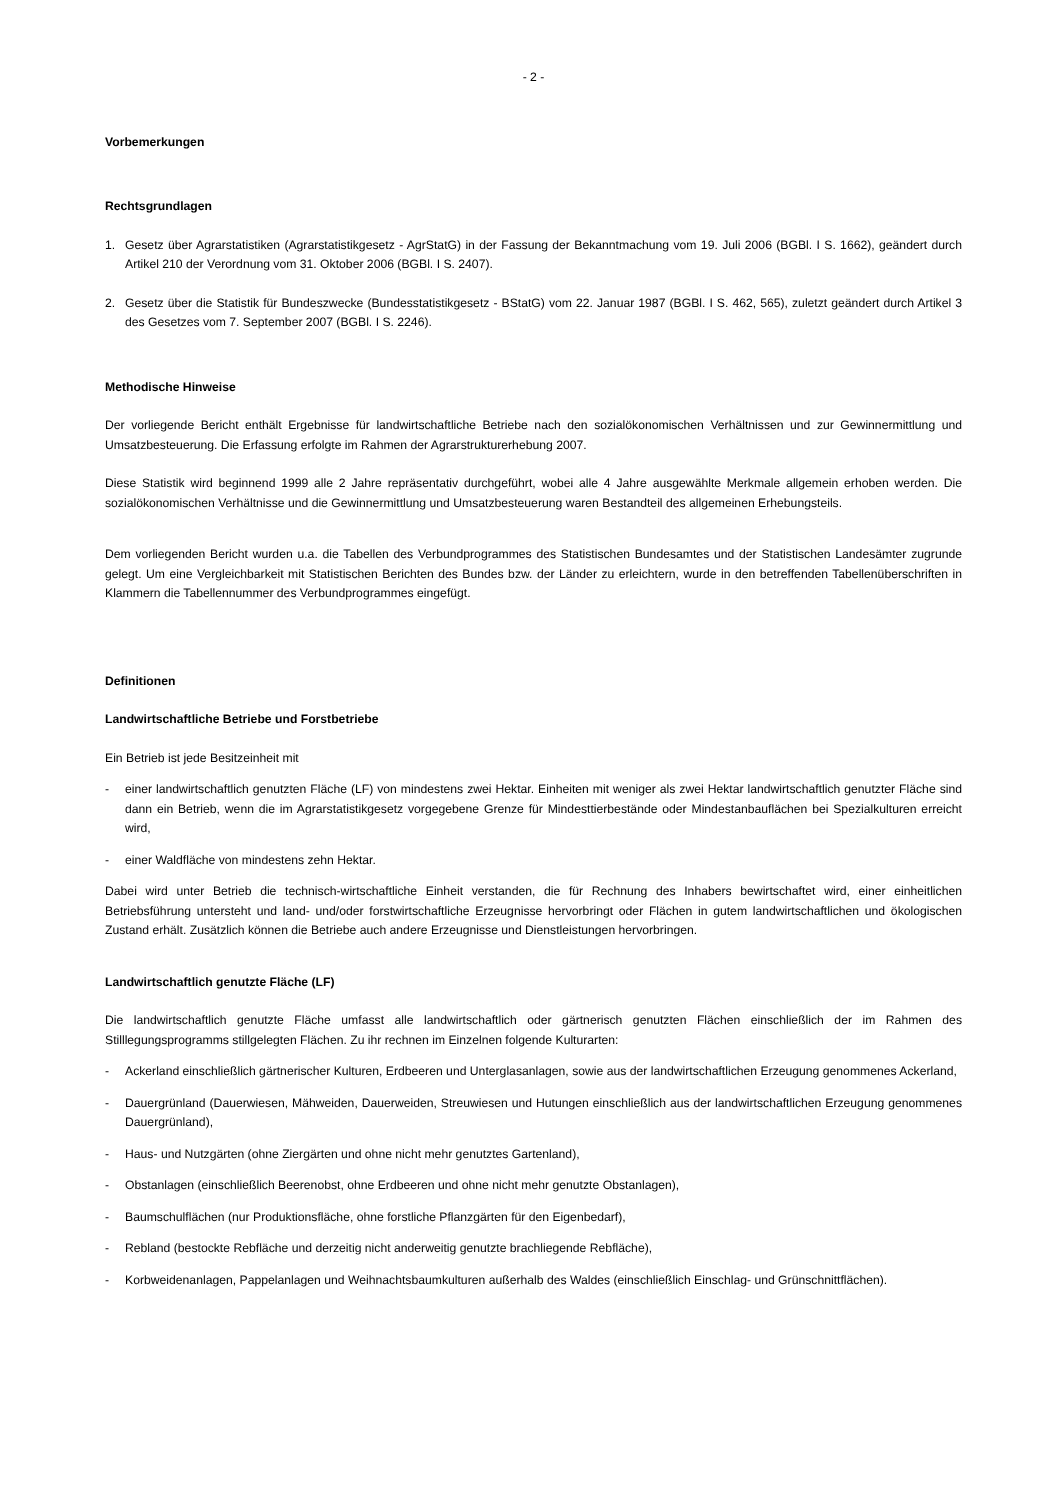- 2 -
Vorbemerkungen
Rechtsgrundlagen
1. Gesetz über Agrarstatistiken (Agrarstatistikgesetz - AgrStatG) in der Fassung der Bekanntmachung vom 19. Juli 2006 (BGBl. I S. 1662), geändert durch Artikel 210 der Verordnung vom 31. Oktober 2006 (BGBl. I S. 2407).
2. Gesetz über die Statistik für Bundeszwecke (Bundesstatistikgesetz - BStatG) vom 22. Januar 1987 (BGBl. I S. 462, 565), zuletzt geändert durch Artikel 3 des Gesetzes vom 7. September 2007 (BGBl. I S. 2246).
Methodische Hinweise
Der vorliegende Bericht enthält Ergebnisse für landwirtschaftliche Betriebe nach den sozialökonomischen Verhältnissen und zur Gewinnermittlung und Umsatzbesteuerung. Die Erfassung erfolgte im Rahmen der Agrarstrukturerhebung 2007.
Diese Statistik wird beginnend 1999 alle 2 Jahre repräsentativ durchgeführt, wobei alle 4 Jahre ausgewählte Merkmale allgemein erhoben werden. Die sozialökonomischen Verhältnisse und die Gewinnermittlung und Umsatzbesteuerung waren Bestandteil des allgemeinen Erhebungsteils.
Dem vorliegenden Bericht wurden u.a. die Tabellen des Verbundprogrammes des Statistischen Bundesamtes und der Statistischen Landesämter zugrunde gelegt. Um eine Vergleichbarkeit mit Statistischen Berichten des Bundes bzw. der Länder zu erleichtern, wurde in den betreffenden Tabellenüberschriften in Klammern die Tabellennummer des Verbundprogrammes eingefügt.
Definitionen
Landwirtschaftliche Betriebe und Forstbetriebe
Ein Betrieb ist jede Besitzeinheit mit
- einer landwirtschaftlich genutzten Fläche (LF) von mindestens zwei Hektar. Einheiten mit weniger als zwei Hektar landwirtschaftlich genutzter Fläche sind dann ein Betrieb, wenn die im Agrarstatistikgesetz vorgegebene Grenze für Mindesttierbestände oder Mindestanbauflächen bei Spezialkulturen erreicht wird,
- einer Waldfläche von mindestens zehn Hektar.
Dabei wird unter Betrieb die technisch-wirtschaftliche Einheit verstanden, die für Rechnung des Inhabers bewirtschaftet wird, einer einheitlichen Betriebsführung untersteht und land- und/oder forstwirtschaftliche Erzeugnisse hervorbringt oder Flächen in gutem landwirtschaftlichen und ökologischen Zustand erhält. Zusätzlich können die Betriebe auch andere Erzeugnisse und Dienstleistungen hervorbringen.
Landwirtschaftlich genutzte Fläche (LF)
Die landwirtschaftlich genutzte Fläche umfasst alle landwirtschaftlich oder gärtnerisch genutzten Flächen einschließlich der im Rahmen des Stilllegungsprogramms stillgelegten Flächen. Zu ihr rechnen im Einzelnen folgende Kulturarten:
- Ackerland einschließlich gärtnerischer Kulturen, Erdbeeren und Unterglasanlagen, sowie aus der landwirtschaftlichen Erzeugung genommenes Ackerland,
- Dauergrünland (Dauerwiesen, Mähweiden, Dauerweiden, Streuwiesen und Hutungen einschließlich aus der landwirtschaftlichen Erzeugung genommenes Dauergrünland),
- Haus- und Nutzgärten (ohne Ziergärten und ohne nicht mehr genutztes Gartenland),
- Obstanlagen (einschließlich Beerenobst, ohne Erdbeeren und ohne nicht mehr genutzte Obstanlagen),
- Baumschulflächen (nur Produktionsfläche, ohne forstliche Pflanzgärten für den Eigenbedarf),
- Rebland (bestockte Rebfläche und derzeitig nicht anderweitig genutzte brachliegende Rebfläche),
- Korbweidenanlagen, Pappelanlagen und Weihnachtsbaumkulturen außerhalb des Waldes (einschließlich Einschlag- und Grünschnittflächen).